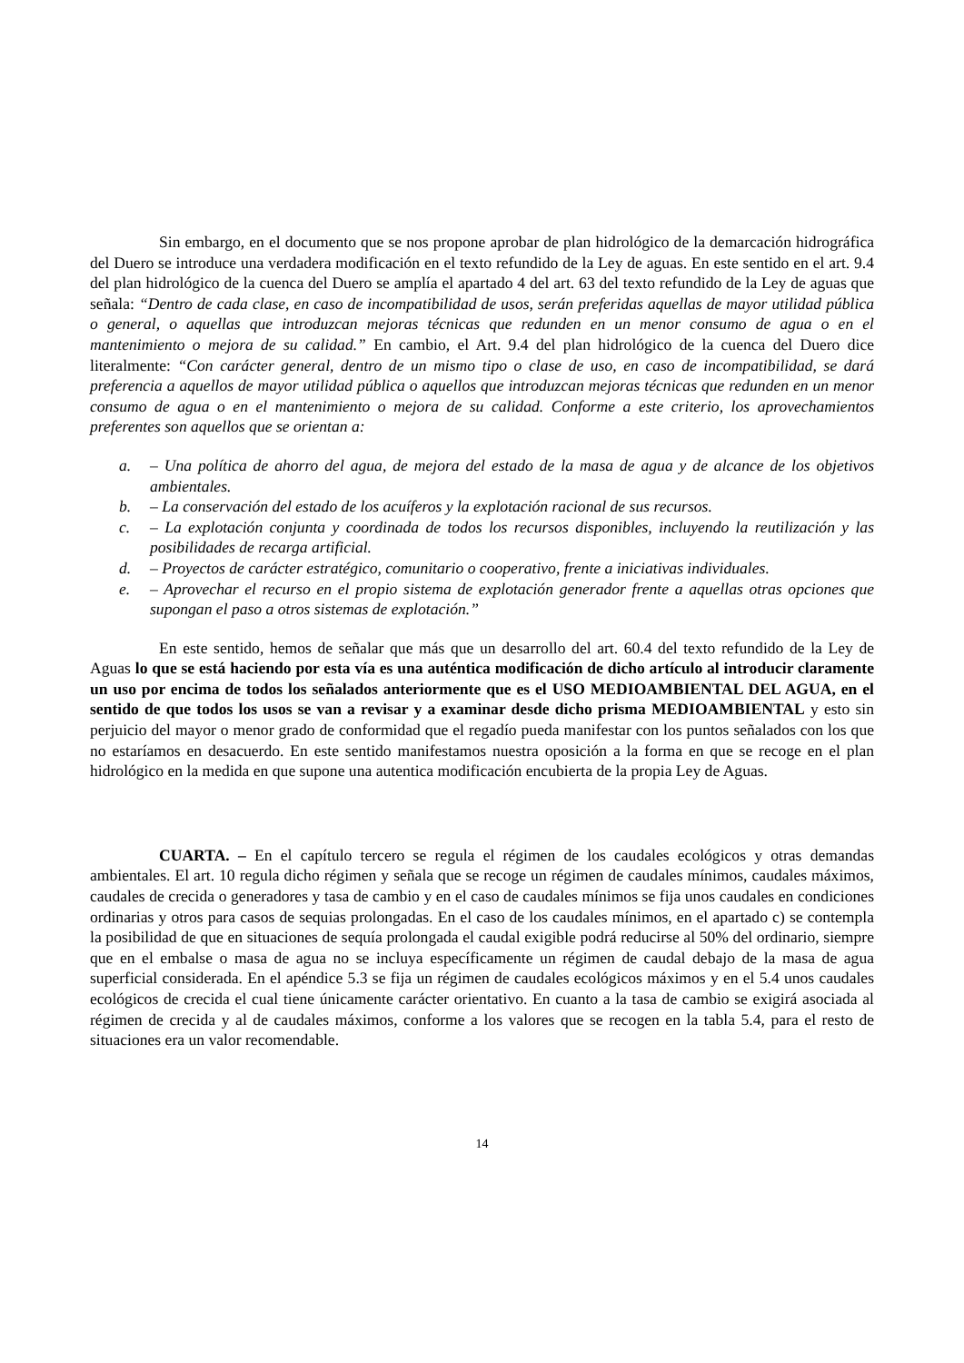Sin embargo, en el documento que se nos propone aprobar de plan hidrológico de la demarcación hidrográfica del Duero se introduce una verdadera modificación en el texto refundido de la Ley de aguas. En este sentido en el art. 9.4 del plan hidrológico de la cuenca del Duero se amplía el apartado 4 del art. 63 del texto refundido de la Ley de aguas que señala: “Dentro de cada clase, en caso de incompatibilidad de usos, serán preferidas aquellas de mayor utilidad pública o general, o aquellas que introduzcan mejoras técnicas que redunden en un menor consumo de agua o en el mantenimiento o mejora de su calidad.” En cambio, el Art. 9.4 del plan hidrológico de la cuenca del Duero dice literalmente: “Con carácter general, dentro de un mismo tipo o clase de uso, en caso de incompatibilidad, se dará preferencia a aquellos de mayor utilidad pública o aquellos que introduzcan mejoras técnicas que redunden en un menor consumo de agua o en el mantenimiento o mejora de su calidad. Conforme a este criterio, los aprovechamientos preferentes son aquellos que se orientan a:
a. – Una política de ahorro del agua, de mejora del estado de la masa de agua y de alcance de los objetivos ambientales.
b. – La conservación del estado de los acuíferos y la explotación racional de sus recursos.
c. – La explotación conjunta y coordinada de todos los recursos disponibles, incluyendo la reutilización y las posibilidades de recarga artificial.
d. – Proyectos de carácter estratégico, comunitario o cooperativo, frente a iniciativas individuales.
e. – Aprovechar el recurso en el propio sistema de explotación generador frente a aquellas otras opciones que supongan el paso a otros sistemas de explotación.”
En este sentido, hemos de señalar que más que un desarrollo del art. 60.4 del texto refundido de la Ley de Aguas lo que se está haciendo por esta vía es una auténtica modificación de dicho artículo al introducir claramente un uso por encima de todos los señalados anteriormente que es el USO MEDIOAMBIENTAL DEL AGUA, en el sentido de que todos los usos se van a revisar y a examinar desde dicho prisma MEDIOAMBIENTAL y esto sin perjuicio del mayor o menor grado de conformidad que el regadío pueda manifestar con los puntos señalados con los que no estaríamos en desacuerdo. En este sentido manifestamos nuestra oposición a la forma en que se recoge en el plan hidrológico en la medida en que supone una autentica modificación encubierta de la propia Ley de Aguas.
CUARTA. – En el capítulo tercero se regula el régimen de los caudales ecológicos y otras demandas ambientales. El art. 10 regula dicho régimen y señala que se recoge un régimen de caudales mínimos, caudales máximos, caudales de crecida o generadores y tasa de cambio y en el caso de caudales mínimos se fija unos caudales en condiciones ordinarias y otros para casos de sequias prolongadas. En el caso de los caudales mínimos, en el apartado c) se contempla la posibilidad de que en situaciones de sequía prolongada el caudal exigible podrá reducirse al 50% del ordinario, siempre que en el embalse o masa de agua no se incluya específicamente un régimen de caudal debajo de la masa de agua superficial considerada. En el apéndice 5.3 se fija un régimen de caudales ecológicos máximos y en el 5.4 unos caudales ecológicos de crecida el cual tiene únicamente carácter orientativo. En cuanto a la tasa de cambio se exigirá asociada al régimen de crecida y al de caudales máximos, conforme a los valores que se recogen en la tabla 5.4, para el resto de situaciones era un valor recomendable.
14